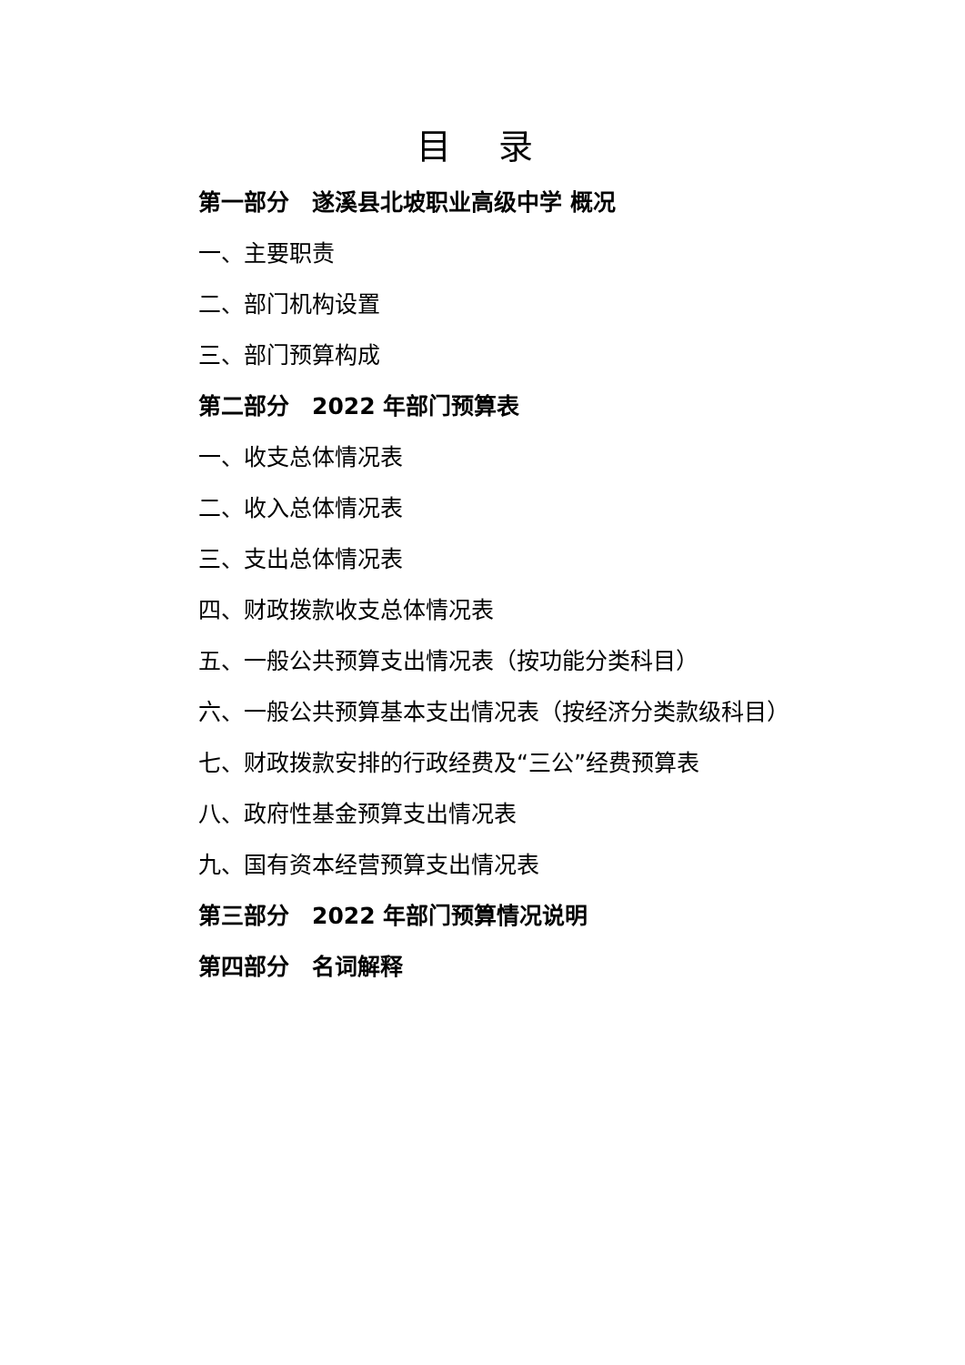目 录
第一部分　遂溪县北坡职业高级中学 概况
一、主要职责
二、部门机构设置
三、部门预算构成
第二部分　2022 年部门预算表
一、收支总体情况表
二、收入总体情况表
三、支出总体情况表
四、财政拨款收支总体情况表
五、一般公共预算支出情况表（按功能分类科目）
六、一般公共预算基本支出情况表（按经济分类款级科目）
七、财政拨款安排的行政经费及“三公”经费预算表
八、政府性基金预算支出情况表
九、国有资本经营预算支出情况表
第三部分　2022 年部门预算情况说明
第四部分　名词解释